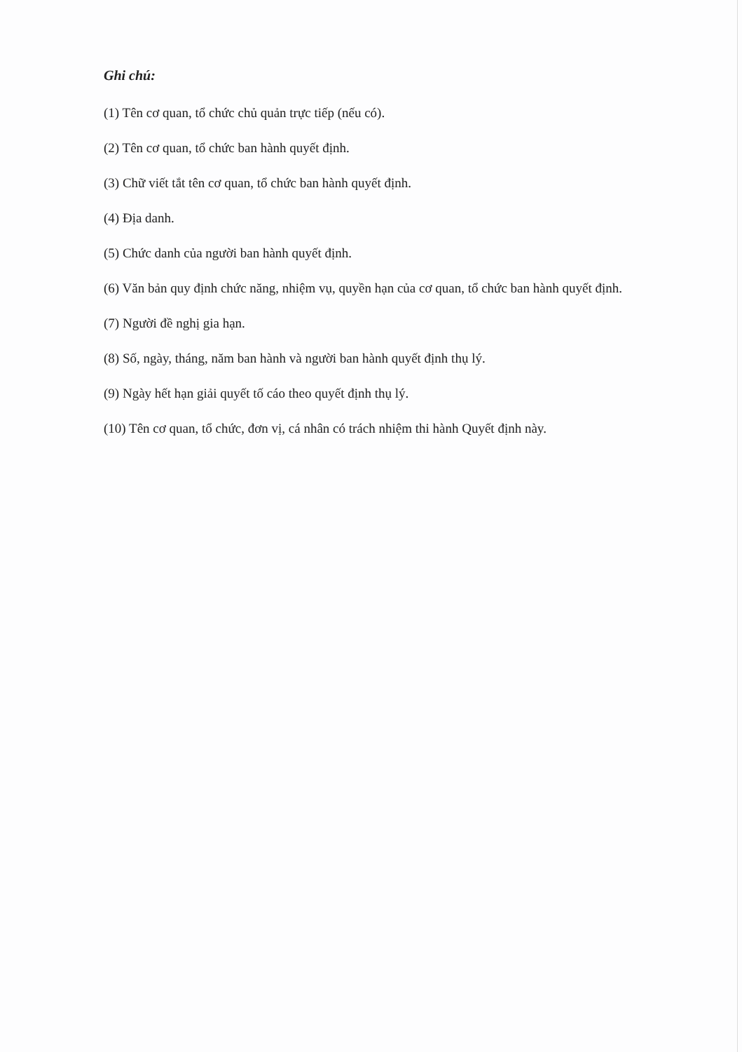Ghi chú:
(1) Tên cơ quan, tổ chức chủ quản trực tiếp (nếu có).
(2) Tên cơ quan, tổ chức ban hành quyết định.
(3) Chữ viết tắt tên cơ quan, tổ chức ban hành quyết định.
(4) Địa danh.
(5) Chức danh của người ban hành quyết định.
(6) Văn bản quy định chức năng, nhiệm vụ, quyền hạn của cơ quan, tổ chức ban hành quyết định.
(7) Người đề nghị gia hạn.
(8) Số, ngày, tháng, năm ban hành và người ban hành quyết định thụ lý.
(9) Ngày hết hạn giải quyết tố cáo theo quyết định thụ lý.
(10) Tên cơ quan, tổ chức, đơn vị, cá nhân có trách nhiệm thi hành Quyết định này.